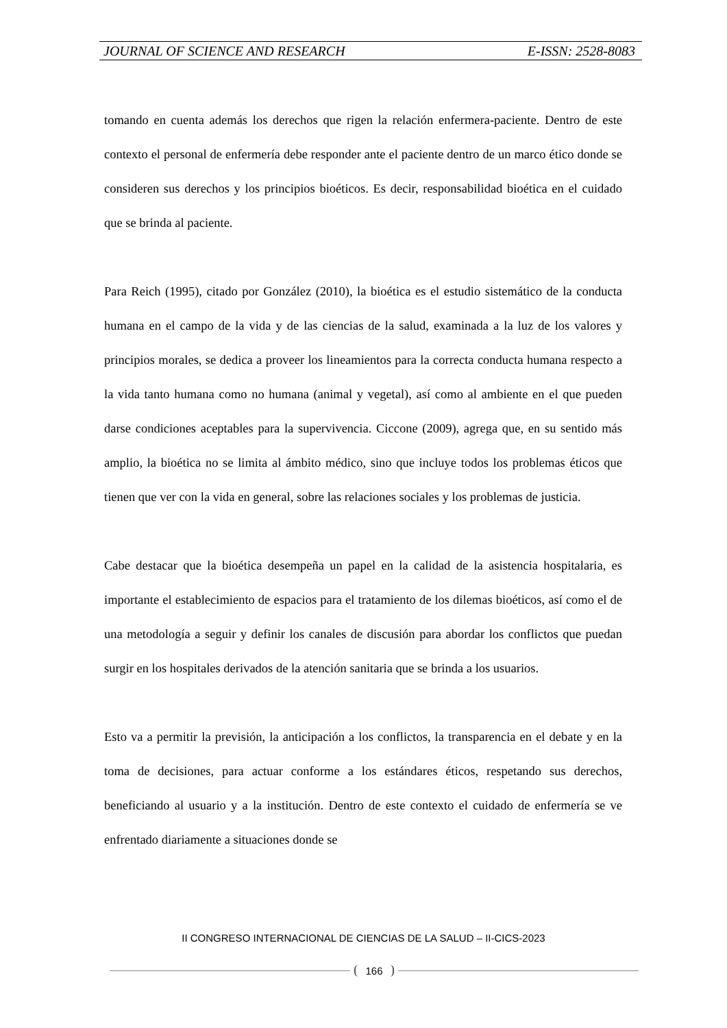JOURNAL OF SCIENCE AND RESEARCH E-ISSN: 2528-8083
tomando en cuenta además los derechos que rigen la relación enfermera-paciente. Dentro de este contexto el personal de enfermería debe responder ante el paciente dentro de un marco ético donde se consideren sus derechos y los principios bioéticos. Es decir, responsabilidad bioética en el cuidado que se brinda al paciente.
Para Reich (1995), citado por González (2010), la bioética es el estudio sistemático de la conducta humana en el campo de la vida y de las ciencias de la salud, examinada a la luz de los valores y principios morales, se dedica a proveer los lineamientos para la correcta conducta humana respecto a la vida tanto humana como no humana (animal y vegetal), así como al ambiente en el que pueden darse condiciones aceptables para la supervivencia. Ciccone (2009), agrega que, en su sentido más amplio, la bioética no se limita al ámbito médico, sino que incluye todos los problemas éticos que tienen que ver con la vida en general, sobre las relaciones sociales y los problemas de justicia.
Cabe destacar que la bioética desempeña un papel en la calidad de la asistencia hospitalaria, es importante el establecimiento de espacios para el tratamiento de los dilemas bioéticos, así como el de una metodología a seguir y definir los canales de discusión para abordar los conflictos que puedan surgir en los hospitales derivados de la atención sanitaria que se brinda a los usuarios.
Esto va a permitir la previsión, la anticipación a los conflictos, la transparencia en el debate y en la toma de decisiones, para actuar conforme a los estándares éticos, respetando sus derechos, beneficiando al usuario y a la institución. Dentro de este contexto el cuidado de enfermería se ve enfrentado diariamente a situaciones donde se
II CONGRESO INTERNACIONAL DE CIENCIAS DE LA SALUD – II-CICS-2023
166